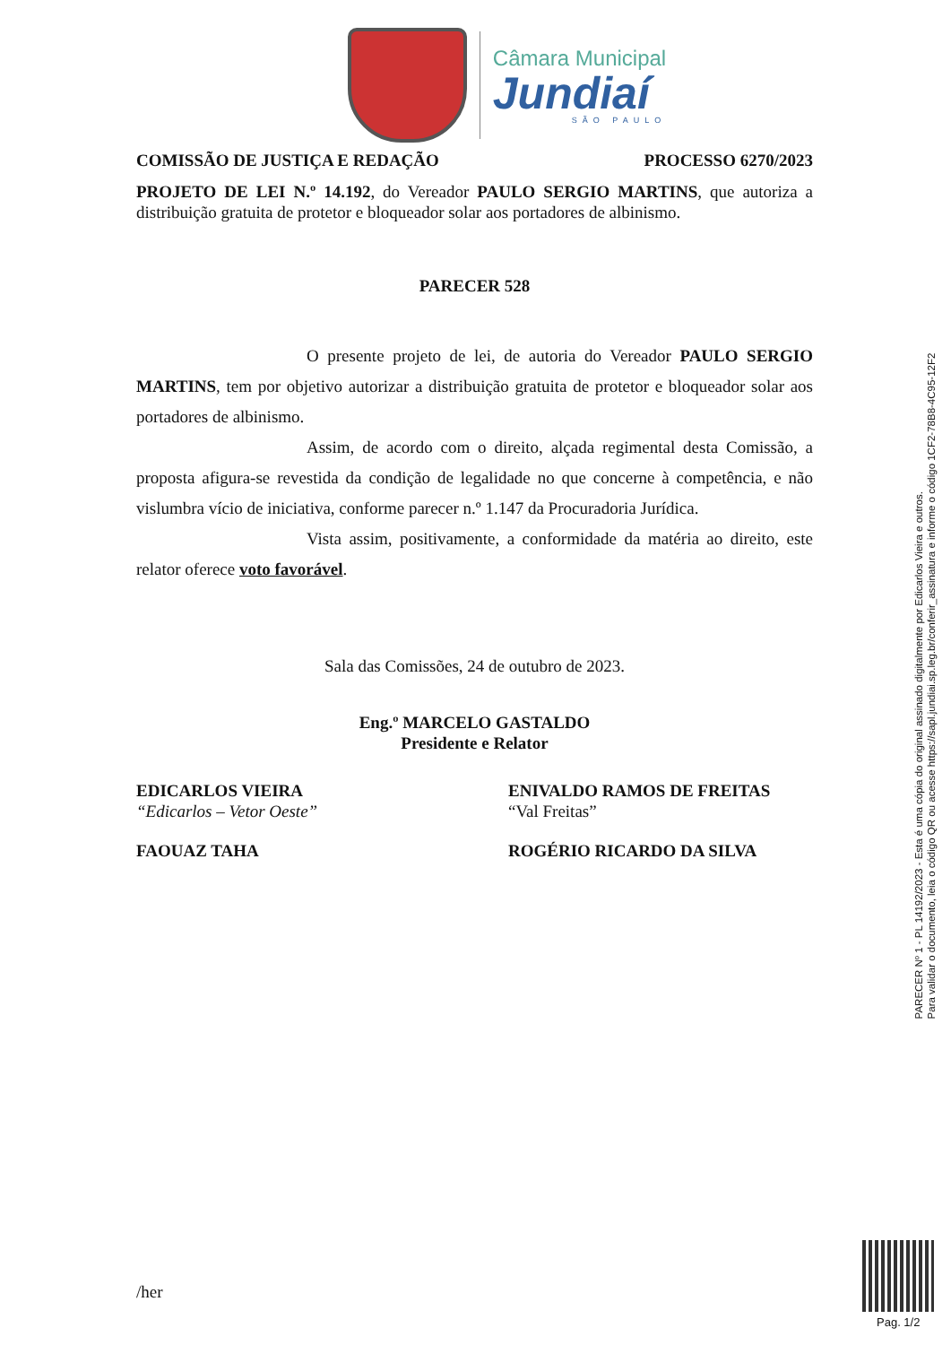Câmara Municipal
Jundiaí
SÃO PAULO
COMISSÃO DE JUSTIÇA E REDAÇÃO PROCESSO 6270/2023
PROJETO DE LEI N.º 14.192, do Vereador PAULO SERGIO MARTINS, que autoriza a distribuição gratuita de protetor e bloqueador solar aos portadores de albinismo.
PARECER 528
O presente projeto de lei, de autoria do Vereador PAULO SERGIO MARTINS, tem por objetivo autorizar a distribuição gratuita de protetor e bloqueador solar aos portadores de albinismo.
Assim, de acordo com o direito, alçada regimental desta Comissão, a proposta afigura-se revestida da condição de legalidade no que concerne à competência, e não vislumbra vício de iniciativa, conforme parecer n.º 1.147 da Procuradoria Jurídica.
Vista assim, positivamente, a conformidade da matéria ao direito, este relator oferece voto favorável.
Sala das Comissões, 24 de outubro de 2023.
Eng.º MARCELO GASTALDO
Presidente e Relator
EDICARLOS VIEIRA
“Edicarlos – Vetor Oeste”
ENIVALDO RAMOS DE FREITAS
“Val Freitas”
FAOUAZ TAHA ROGÉRIO RICARDO DA SILVA
/her
PARECER Nº 1 - PL 14192/2023 - Esta é uma cópia do original assinado digitalmente por Edicarlos Vieira e outros.
Para validar o documento, leia o código QR ou acesse https://sapl.jundiai.sp.leg.br/conferir_assinatura e informe o código 1CF2-78B8-4C95-12F2
Pag. 1/2